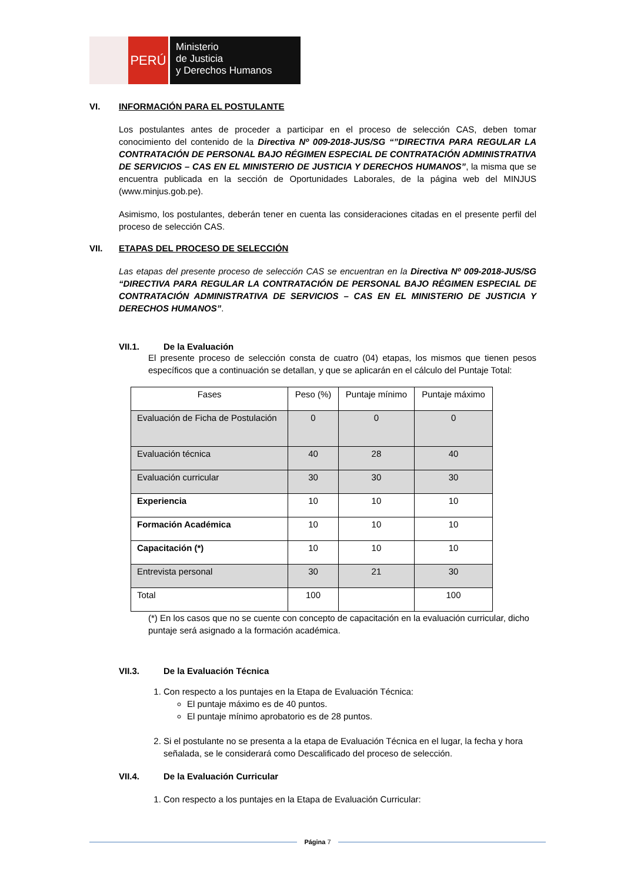PERÚ
Ministerio
de Justicia
y Derechos Humanos
VI. INFORMACIÓN PARA EL POSTULANTE
Los postulantes antes de proceder a participar en el proceso de selección CAS, deben tomar conocimiento del contenido de la Directiva Nº 009-2018-JUS/SG “”DIRECTIVA PARA REGULAR LA CONTRATACIÓN DE PERSONAL BAJO RÉGIMEN ESPECIAL DE CONTRATACIÓN ADMINISTRATIVA DE SERVICIOS – CAS EN EL MINISTERIO DE JUSTICIA Y DERECHOS HUMANOS”, la misma que se encuentra publicada en la sección de Oportunidades Laborales, de la página web del MINJUS (www.minjus.gob.pe).
Asimismo, los postulantes, deberán tener en cuenta las consideraciones citadas en el presente perfil del proceso de selección CAS.
VII. ETAPAS DEL PROCESO DE SELECCIÓN
Las etapas del presente proceso de selección CAS se encuentran en la Directiva Nº 009-2018-JUS/SG “DIRECTIVA PARA REGULAR LA CONTRATACIÓN DE PERSONAL BAJO RÉGIMEN ESPECIAL DE CONTRATACIÓN ADMINISTRATIVA DE SERVICIOS – CAS EN EL MINISTERIO DE JUSTICIA Y DERECHOS HUMANOS”.
VII.1. De la Evaluación
El presente proceso de selección consta de cuatro (04) etapas, los mismos que tienen pesos específicos que a continuación se detallan, y que se aplicarán en el cálculo del Puntaje Total:
| Fases | Peso (%) | Puntaje mínimo | Puntaje máximo |
| --- | --- | --- | --- |
| Evaluación de Ficha de Postulación | 0 | 0 | 0 |
| Evaluación técnica | 40 | 28 | 40 |
| Evaluación curricular | 30 | 30 | 30 |
| Experiencia | 10 | 10 | 10 |
| Formación Académica | 10 | 10 | 10 |
| Capacitación (*) | 10 | 10 | 10 |
| Entrevista personal | 30 | 21 | 30 |
| Total | 100 | | 100 |
(*) En los casos que no se cuente con concepto de capacitación en la evaluación curricular, dicho puntaje será asignado a la formación académica.
VII.3. De la Evaluación Técnica
1. Con respecto a los puntajes en la Etapa de Evaluación Técnica:
El puntaje máximo es de 40 puntos.
El puntaje mínimo aprobatorio es de 28 puntos.
2. Si el postulante no se presenta a la etapa de Evaluación Técnica en el lugar, la fecha y hora señalada, se le considerará como Descalificado del proceso de selección.
VII.4. De la Evaluación Curricular
1. Con respecto a los puntajes en la Etapa de Evaluación Curricular:
Página 7